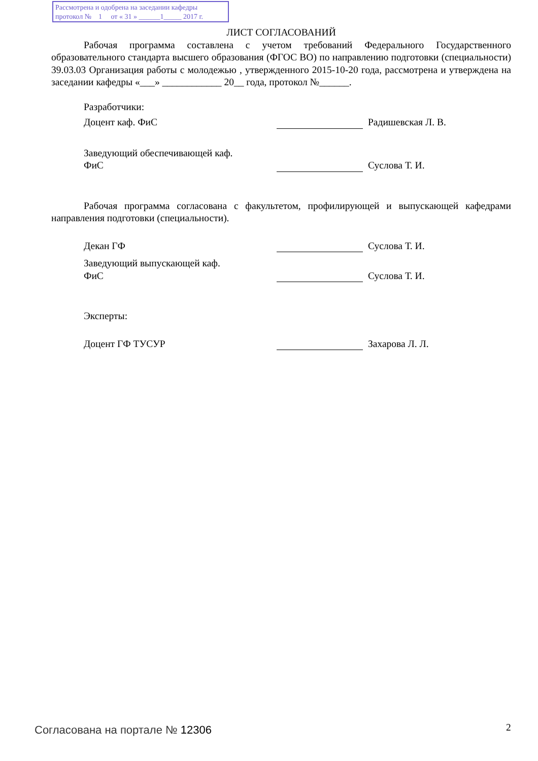Рассмотрена и одобрена на заседании кафедры
протокол № 1 от « 31 » ______1_____ 2017 г.
ЛИСТ СОГЛАСОВАНИЙ
Рабочая программа составлена с учетом требований Федерального Государственного образовательного стандарта высшего образования (ФГОС ВО) по направлению подготовки (специальности) 39.03.03 Организация работы с молодежью , утвержденного 2015-10-20 года, рассмотрена и утверждена на заседании кафедры «___» ____________ 20__ года, протокол №______.
Разработчики:
Доцент каф. ФиС Радишевская Л. В.
Заведующий обеспечивающей каф.
ФиС
Суслова Т. И.
Рабочая программа согласована с факультетом, профилирующей и выпускающей кафедрами направления подготовки (специальности).
Декан ГФ Суслова Т. И.
Заведующий выпускающей каф.
ФиС
Суслова Т. И.
Эксперты:
Доцент ГФ ТУСУР Захарова Л. Л.
Согласована на портале № 12306 2